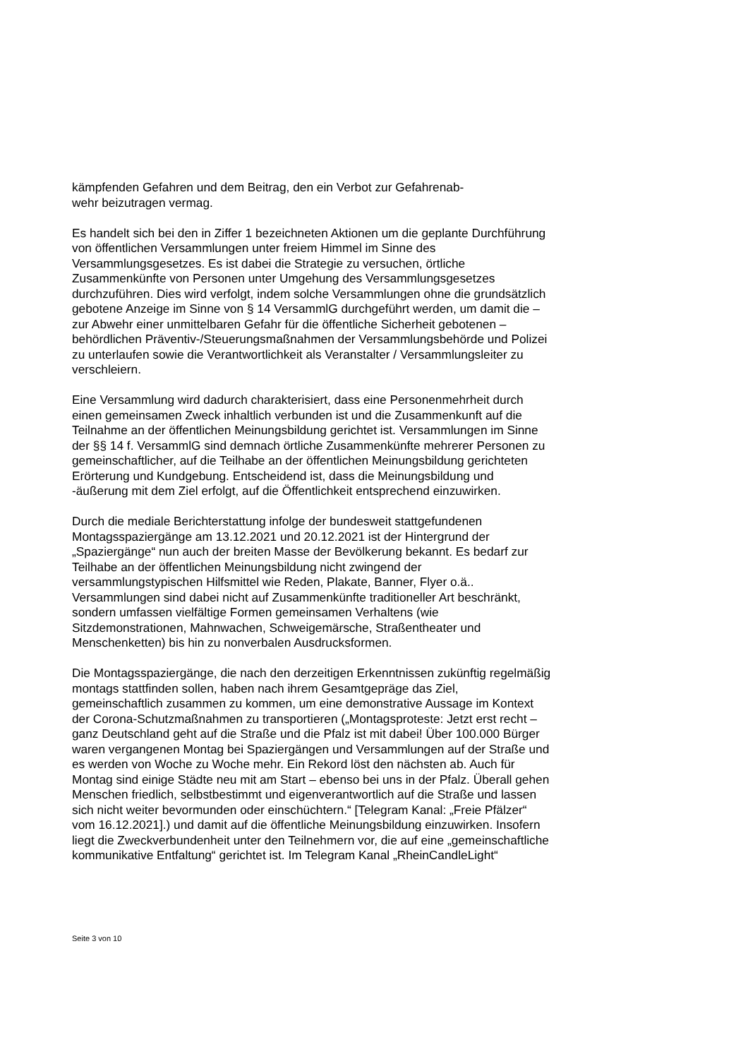kämpfenden Gefahren und dem Beitrag, den ein Verbot zur Gefahrenab-
wehr beizutragen vermag.
Es handelt sich bei den in Ziffer 1 bezeichneten Aktionen um die geplante Durchführung von öffentlichen Versammlungen unter freiem Himmel im Sinne des Versammlungsgesetzes. Es ist dabei die Strategie zu versuchen, örtliche Zusammenkünfte von Personen unter Umgehung des Versammlungsgesetzes durchzuführen. Dies wird verfolgt, indem solche Versammlungen ohne die grundsätzlich gebotene Anzeige im Sinne von § 14 VersammlG durchgeführt werden, um damit die – zur Abwehr einer unmittelbaren Gefahr für die öffentliche Sicherheit gebotenen – behördlichen Präventiv-/Steuerungsmaßnahmen der Versammlungsbehörde und Polizei zu unterlaufen sowie die Verantwortlichkeit als Veranstalter / Versammlungsleiter zu verschleiern.
Eine Versammlung wird dadurch charakterisiert, dass eine Personenmehrheit durch einen gemeinsamen Zweck inhaltlich verbunden ist und die Zusammenkunft auf die Teilnahme an der öffentlichen Meinungsbildung gerichtet ist. Versammlungen im Sinne der §§ 14 f. VersammlG sind demnach örtliche Zusammenkünfte mehrerer Personen zu gemeinschaftlicher, auf die Teilhabe an der öffentlichen Meinungsbildung gerichteten Erörterung und Kundgebung. Entscheidend ist, dass die Meinungsbildung und -äußerung mit dem Ziel erfolgt, auf die Öffentlichkeit entsprechend einzuwirken.
Durch die mediale Berichterstattung infolge der bundesweit stattgefundenen Montagsspaziergänge am 13.12.2021 und 20.12.2021 ist der Hintergrund der „Spaziergänge“ nun auch der breiten Masse der Bevölkerung bekannt. Es bedarf zur Teilhabe an der öffentlichen Meinungsbildung nicht zwingend der versammlungstypischen Hilfsmittel wie Reden, Plakate, Banner, Flyer o.ä.. Versammlungen sind dabei nicht auf Zusammenkünfte traditioneller Art beschränkt, sondern umfassen vielfältige Formen gemeinsamen Verhaltens (wie Sitzdemonstrationen, Mahnwachen, Schweigemärsche, Straßentheater und Menschenketten) bis hin zu nonverbalen Ausdrucksformen.
Die Montagsspaziergänge, die nach den derzeitigen Erkenntnissen zukünftig regelmäßig montags stattfinden sollen, haben nach ihrem Gesamtgepräge das Ziel, gemeinschaftlich zusammen zu kommen, um eine demonstrative Aussage im Kontext der Corona-Schutzmaßnahmen zu transportieren („Montagsproteste: Jetzt erst recht – ganz Deutschland geht auf die Straße und die Pfalz ist mit dabei! Über 100.000 Bürger waren vergangenen Montag bei Spaziergängen und Versammlungen auf der Straße und es werden von Woche zu Woche mehr. Ein Rekord löst den nächsten ab. Auch für Montag sind einige Städte neu mit am Start – ebenso bei uns in der Pfalz. Überall gehen Menschen friedlich, selbstbestimmt und eigenverantwortlich auf die Straße und lassen sich nicht weiter bevormunden oder einschüchtern.“ [Telegram Kanal: „Freie Pfälzer“ vom 16.12.2021].) und damit auf die öffentliche Meinungsbildung einzuwirken. Insofern liegt die Zweckverbundenheit unter den Teilnehmern vor, die auf eine „gemeinschaftliche kommunikative Entfaltung“ gerichtet ist. Im Telegram Kanal „RheinCandleLight“
Seite 3 von 10